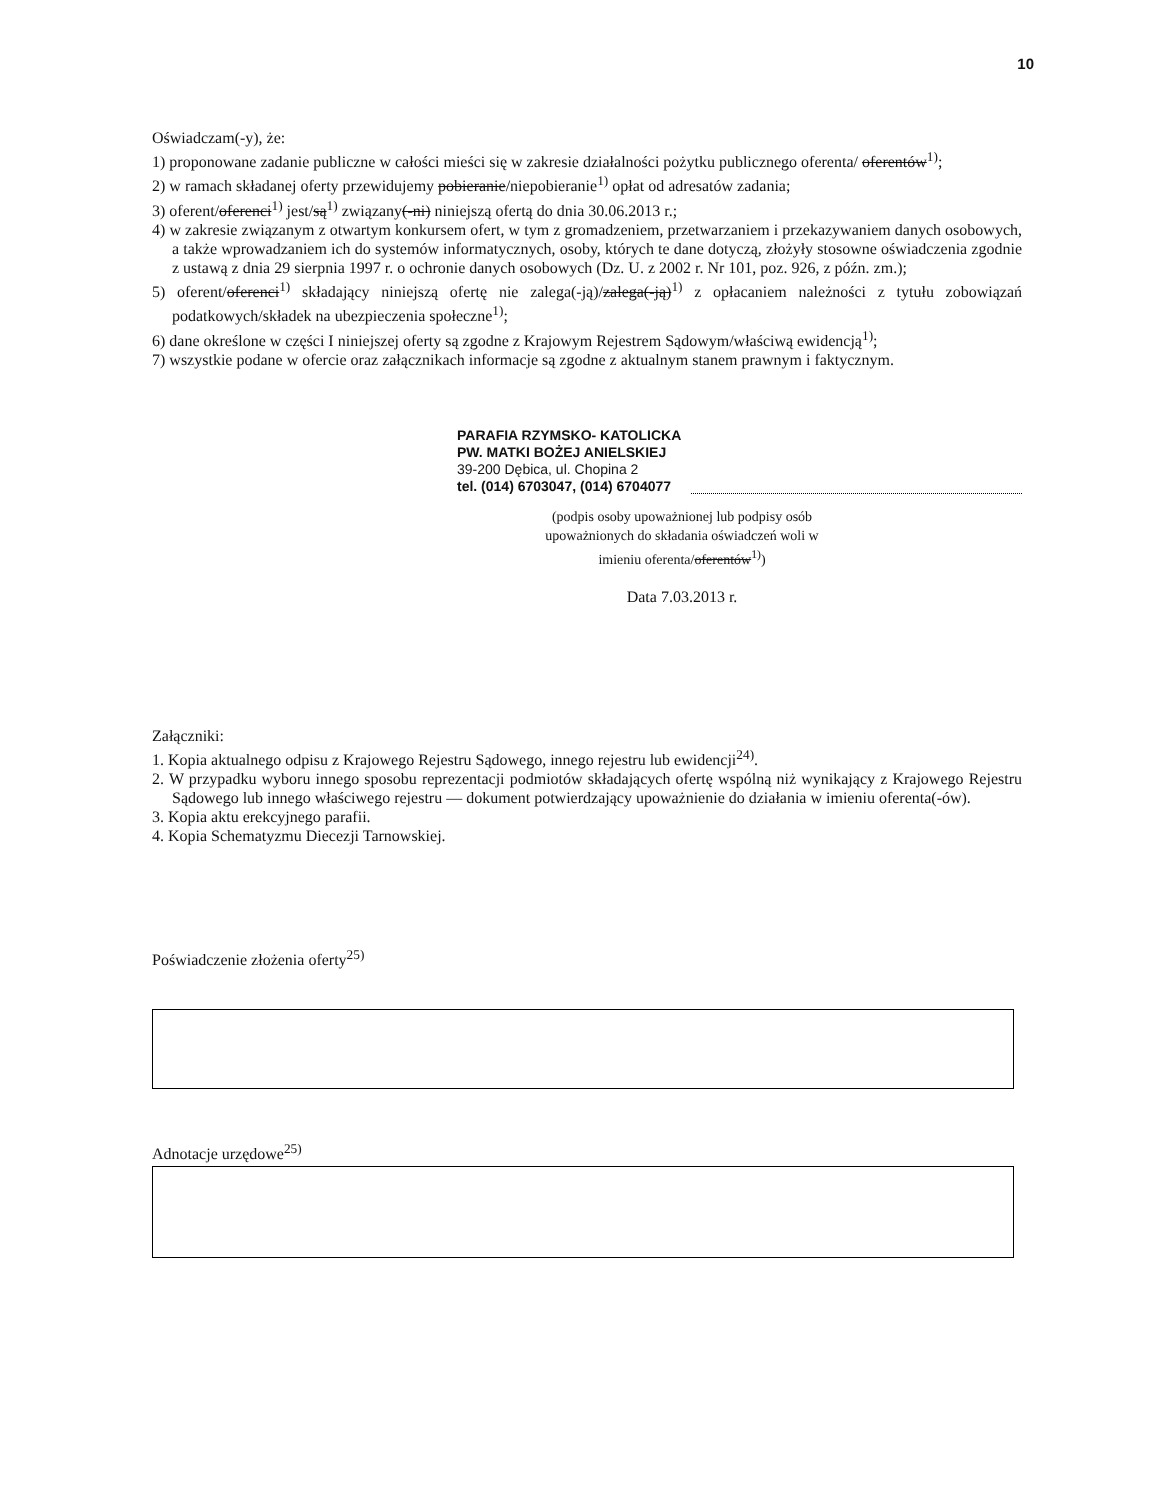10
Oświadczam(-y), że:
1) proponowane zadanie publiczne w całości mieści się w zakresie działalności pożytku publicznego oferenta/ oferentów<sup>1)</sup>;
2) w ramach składanej oferty przewidujemy pobieranie/niepobieranie<sup>1)</sup> opłat od adresatów zadania;
3) oferent/oferenci<sup>1)</sup> jest/są<sup>1)</sup> związany(-ni) niniejszą ofertą do dnia 30.06.2013 r.;
4) w zakresie związanym z otwartym konkursem ofert, w tym z gromadzeniem, przetwarzaniem i przekazywaniem danych osobowych, a także wprowadzaniem ich do systemów informatycznych, osoby, których te dane dotyczą, złożyły stosowne oświadczenia zgodnie z ustawą z dnia 29 sierpnia 1997 r. o ochronie danych osobowych (Dz. U. z 2002 r. Nr 101, poz. 926, z późn. zm.);
5) oferent/oferenci<sup>1)</sup> składający niniejszą ofertę nie zalega(-ją)/zalega(-ją)<sup>1)</sup> z opłacaniem należności z tytułu zobowiązań podatkowych/składek na ubezpieczenia społeczne<sup>1)</sup>;
6) dane określone w części I niniejszej oferty są zgodne z Krajowym Rejestrem Sądowym/właściwą ewidencją<sup>1)</sup>;
7) wszystkie podane w ofercie oraz załącznikach informacje są zgodne z aktualnym stanem prawnym i faktycznym.
PARAFIA RZYMSKO- KATOLICKA
PW. MATKI BOŻEJ ANIELSKIEJ
39-200 Dębica, ul. Chopina 2
tel. (014) 6703047, (014) 6704077
(podpis osoby upoważnionej lub podpisy osób upoważnionych do składania oświadczeń woli w imieniu oferenta/oferentów<sup>1)</sup>)
Data 7.03.2013 r.
Załączniki:
1. Kopia aktualnego odpisu z Krajowego Rejestru Sądowego, innego rejestru lub ewidencji<sup>24)</sup>.
2. W przypadku wyboru innego sposobu reprezentacji podmiotów składających ofertę wspólną niż wynikający z Krajowego Rejestru Sądowego lub innego właściwego rejestru — dokument potwierdzający upoważnienie do działania w imieniu oferenta(-ów).
3. Kopia aktu erekcyjnego parafii.
4. Kopia Schematyzmu Diecezji Tarnowskiej.
Poświadczenie złożenia oferty<sup>25)</sup>
Adnotacje urzędowe<sup>25)</sup>